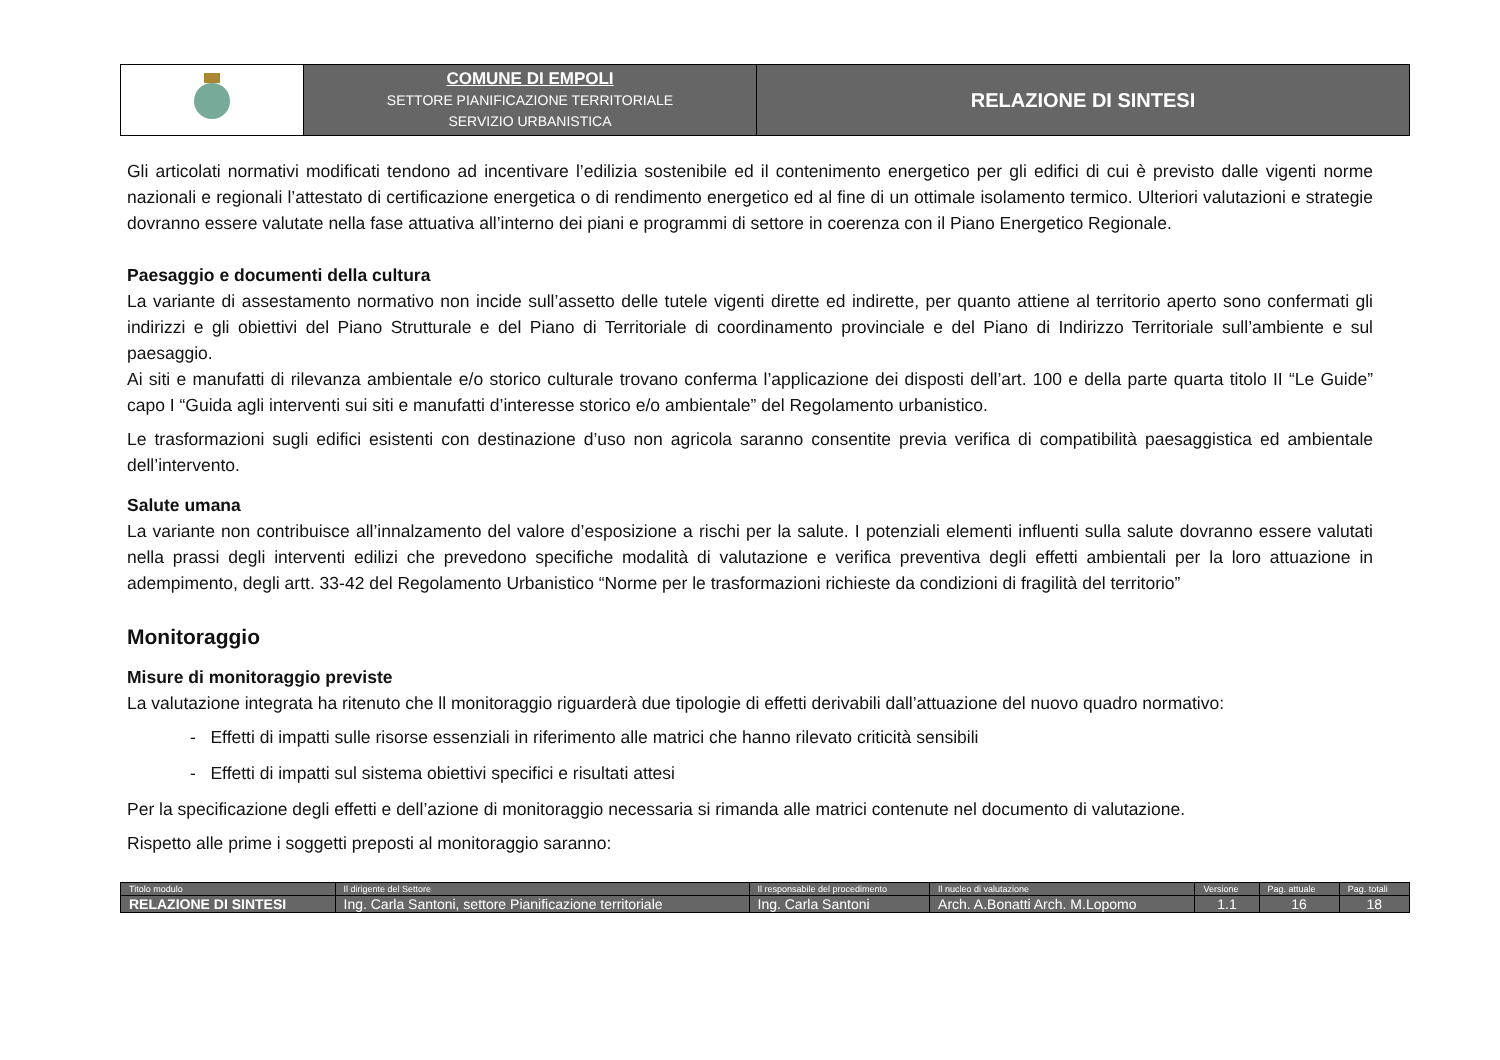| | COMUNE DI EMPOLI SETTORE PIANIFICAZIONE TERRITORIALE SERVIZIO URBANISTICA | RELAZIONE DI SINTESI |
Gli articolati normativi modificati tendono ad incentivare l’edilizia sostenibile ed il contenimento energetico per gli edifici di cui è previsto dalle vigenti norme nazionali e regionali l’attestato di certificazione energetica o di rendimento energetico ed al fine di un ottimale isolamento termico. Ulteriori valutazioni e strategie dovranno essere valutate nella fase attuativa all’interno dei piani e programmi di settore in coerenza con il Piano Energetico Regionale.
Paesaggio e documenti della cultura
La variante di assestamento normativo non incide sull’assetto delle tutele vigenti dirette ed indirette, per quanto attiene al territorio aperto sono confermati gli indirizzi e gli obiettivi del Piano Strutturale e del Piano di Territoriale di coordinamento provinciale e del Piano di Indirizzo Territoriale sull’ambiente e sul paesaggio.
Ai siti e manufatti di rilevanza ambientale e/o storico culturale trovano conferma l’applicazione dei disposti dell’art. 100 e della parte quarta titolo II “Le Guide” capo I “Guida agli interventi sui siti e manufatti d’interesse storico e/o ambientale” del Regolamento urbanistico.
Le trasformazioni sugli edifici esistenti con destinazione d’uso non agricola saranno consentite previa verifica di compatibilità paesaggistica ed ambientale dell’intervento.
Salute umana
La variante non contribuisce all’innalzamento del valore d’esposizione a rischi per la salute. I potenziali elementi influenti sulla salute dovranno essere valutati nella prassi degli interventi edilizi che prevedono specifiche modalità di valutazione e verifica preventiva degli effetti ambientali per la loro attuazione in adempimento, degli artt. 33-42 del Regolamento Urbanistico “Norme per le trasformazioni richieste da condizioni di fragilità del territorio”
Monitoraggio
Misure di monitoraggio previste
La valutazione integrata ha ritenuto che ll monitoraggio riguarderà due tipologie di effetti derivabili dall’attuazione del nuovo quadro normativo:
- Effetti di impatti sulle risorse essenziali in riferimento alle matrici che hanno rilevato criticità sensibili
- Effetti di impatti sul sistema obiettivi specifici e risultati attesi
Per la specificazione degli effetti e dell’azione di monitoraggio necessaria si rimanda alle matrici contenute nel documento di valutazione.
Rispetto alle prime i soggetti preposti al monitoraggio saranno:
| Titolo modulo | Il dirigente del Settore | Il responsabile del procedimento | Il nucleo di valutazione | Versione | Pag. attuale | Pag. totali |
| RELAZIONE DI SINTESI | Ing. Carla Santoni, settore Pianificazione territoriale | Ing. Carla Santoni | Arch. A.Bonatti Arch. M.Lopomo | 1.1 | 16 | 18 |